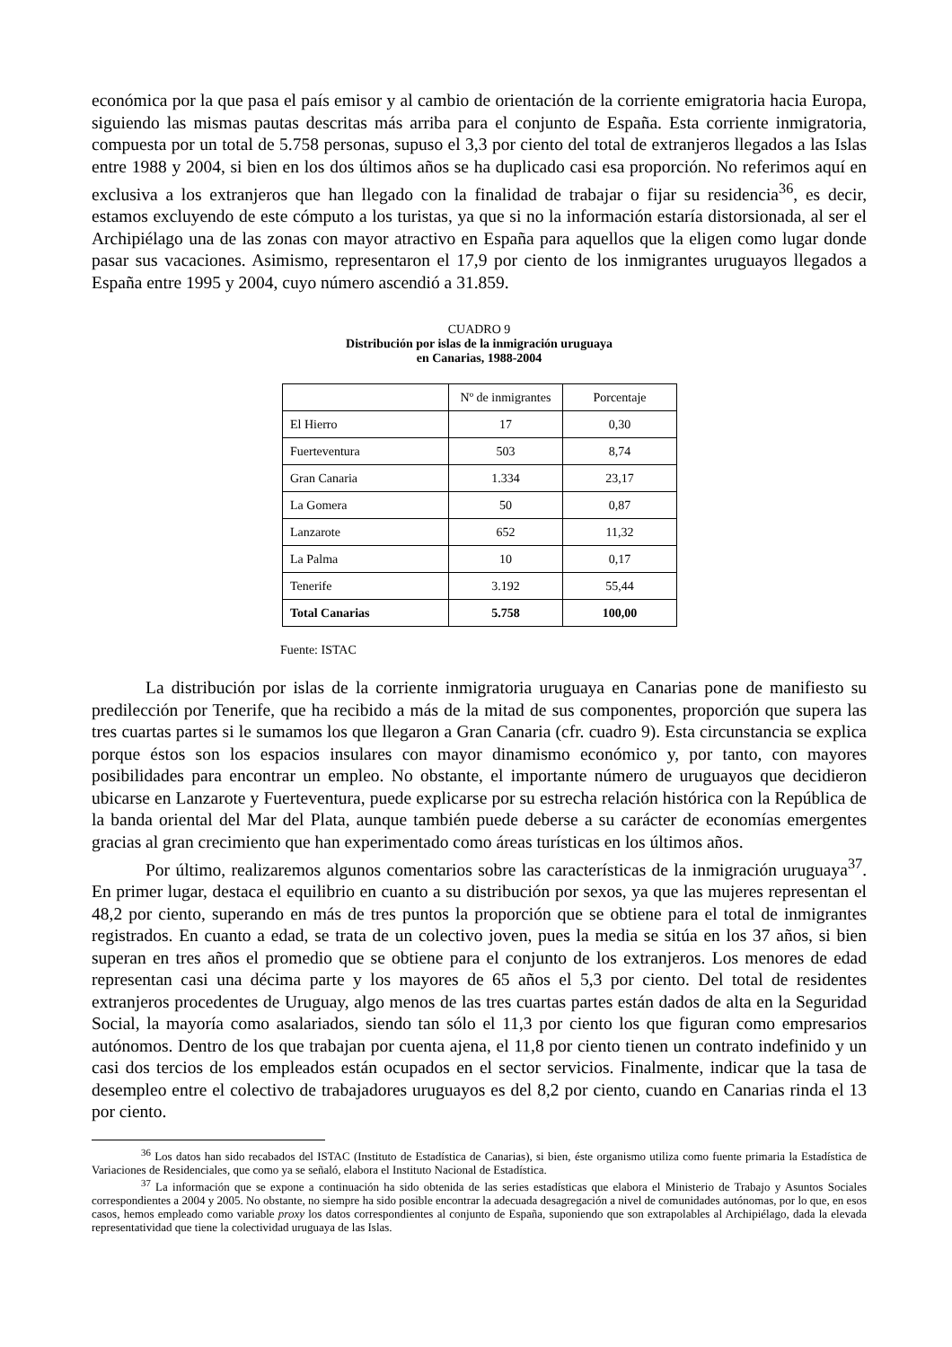económica por la que pasa el país emisor y al cambio de orientación de la corriente emigratoria hacia Europa, siguiendo las mismas pautas descritas más arriba para el conjunto de España. Esta corriente inmigratoria, compuesta por un total de 5.758 personas, supuso el 3,3 por ciento del total de extranjeros llegados a las Islas entre 1988 y 2004, si bien en los dos últimos años se ha duplicado casi esa proporción. No referimos aquí en exclusiva a los extranjeros que han llegado con la finalidad de trabajar o fijar su residencia<sup>36</sup>, es decir, estamos excluyendo de este cómputo a los turistas, ya que si no la información estaría distorsionada, al ser el Archipiélago una de las zonas con mayor atractivo en España para aquellos que la eligen como lugar donde pasar sus vacaciones. Asimismo, representaron el 17,9 por ciento de los inmigrantes uruguayos llegados a España entre 1995 y 2004, cuyo número ascendió a 31.859.
CUADRO 9
Distribución por islas de la inmigración uruguaya
en Canarias, 1988-2004
| | Nº de inmigrantes | Porcentaje |
| --- | --- | --- |
| El Hierro | 17 | 0,30 |
| Fuerteventura | 503 | 8,74 |
| Gran Canaria | 1.334 | 23,17 |
| La Gomera | 50 | 0,87 |
| Lanzarote | 652 | 11,32 |
| La Palma | 10 | 0,17 |
| Tenerife | 3.192 | 55,44 |
| Total Canarias | 5.758 | 100,00 |
Fuente: ISTAC
La distribución por islas de la corriente inmigratoria uruguaya en Canarias pone de manifiesto su predilección por Tenerife, que ha recibido a más de la mitad de sus componentes, proporción que supera las tres cuartas partes si le sumamos los que llegaron a Gran Canaria (cfr. cuadro 9). Esta circunstancia se explica porque éstos son los espacios insulares con mayor dinamismo económico y, por tanto, con mayores posibilidades para encontrar un empleo. No obstante, el importante número de uruguayos que decidieron ubicarse en Lanzarote y Fuerteventura, puede explicarse por su estrecha relación histórica con la República de la banda oriental del Mar del Plata, aunque también puede deberse a su carácter de economías emergentes gracias al gran crecimiento que han experimentado como áreas turísticas en los últimos años.
Por último, realizaremos algunos comentarios sobre las características de la inmigración uruguaya<sup>37</sup>. En primer lugar, destaca el equilibrio en cuanto a su distribución por sexos, ya que las mujeres representan el 48,2 por ciento, superando en más de tres puntos la proporción que se obtiene para el total de inmigrantes registrados. En cuanto a edad, se trata de un colectivo joven, pues la media se sitúa en los 37 años, si bien superan en tres años el promedio que se obtiene para el conjunto de los extranjeros. Los menores de edad representan casi una décima parte y los mayores de 65 años el 5,3 por ciento. Del total de residentes extranjeros procedentes de Uruguay, algo menos de las tres cuartas partes están dados de alta en la Seguridad Social, la mayoría como asalariados, siendo tan sólo el 11,3 por ciento los que figuran como empresarios autónomos. Dentro de los que trabajan por cuenta ajena, el 11,8 por ciento tienen un contrato indefinido y un casi dos tercios de los empleados están ocupados en el sector servicios. Finalmente, indicar que la tasa de desempleo entre el colectivo de trabajadores uruguayos es del 8,2 por ciento, cuando en Canarias rinda el 13 por ciento.
<sup>36</sup> Los datos han sido recabados del ISTAC (Instituto de Estadística de Canarias), si bien, éste organismo utiliza como fuente primaria la Estadística de Variaciones de Residenciales, que como ya se señaló, elabora el Instituto Nacional de Estadística.
<sup>37</sup> La información que se expone a continuación ha sido obtenida de las series estadísticas que elabora el Ministerio de Trabajo y Asuntos Sociales correspondientes a 2004 y 2005. No obstante, no siempre ha sido posible encontrar la adecuada desagregación a nivel de comunidades autónomas, por lo que, en esos casos, hemos empleado como variable proxy los datos correspondientes al conjunto de España, suponiendo que son extrapolables al Archipiélago, dada la elevada representatividad que tiene la colectividad uruguaya de las Islas.